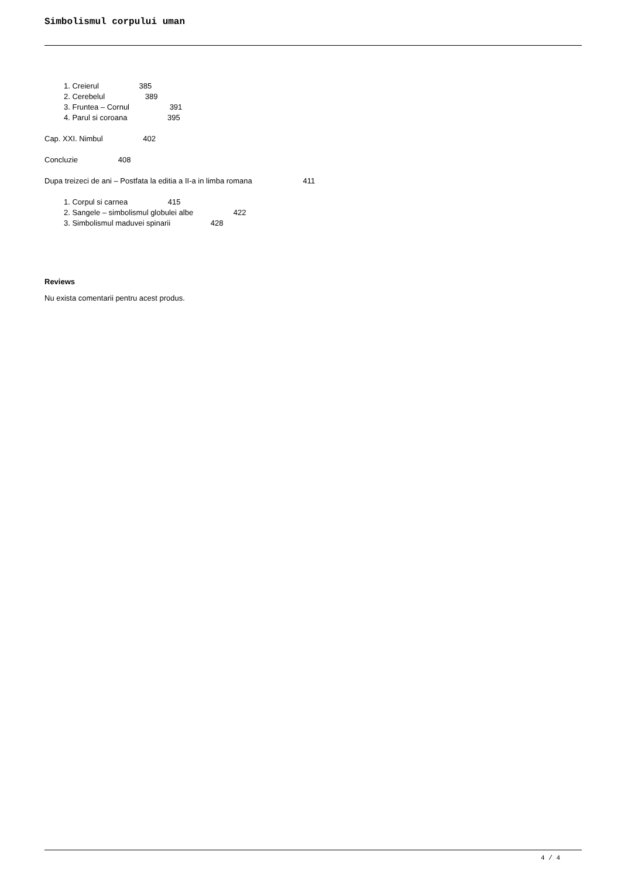Simbolismul corpului uman
1. Creierul 385
2. Cerebelul 389
3. Fruntea – Cornul 391
4. Parul si coroana 395
Cap. XXI. Nimbul 402
Concluzie 408
Dupa treizeci de ani – Postfata la editia a II-a in limba romana 411
1. Corpul si carnea 415
2. Sangele – simbolismul globulei albe 422
3. Simbolismul maduvei spinarii 428
Reviews
Nu exista comentarii pentru acest produs.
4 / 4